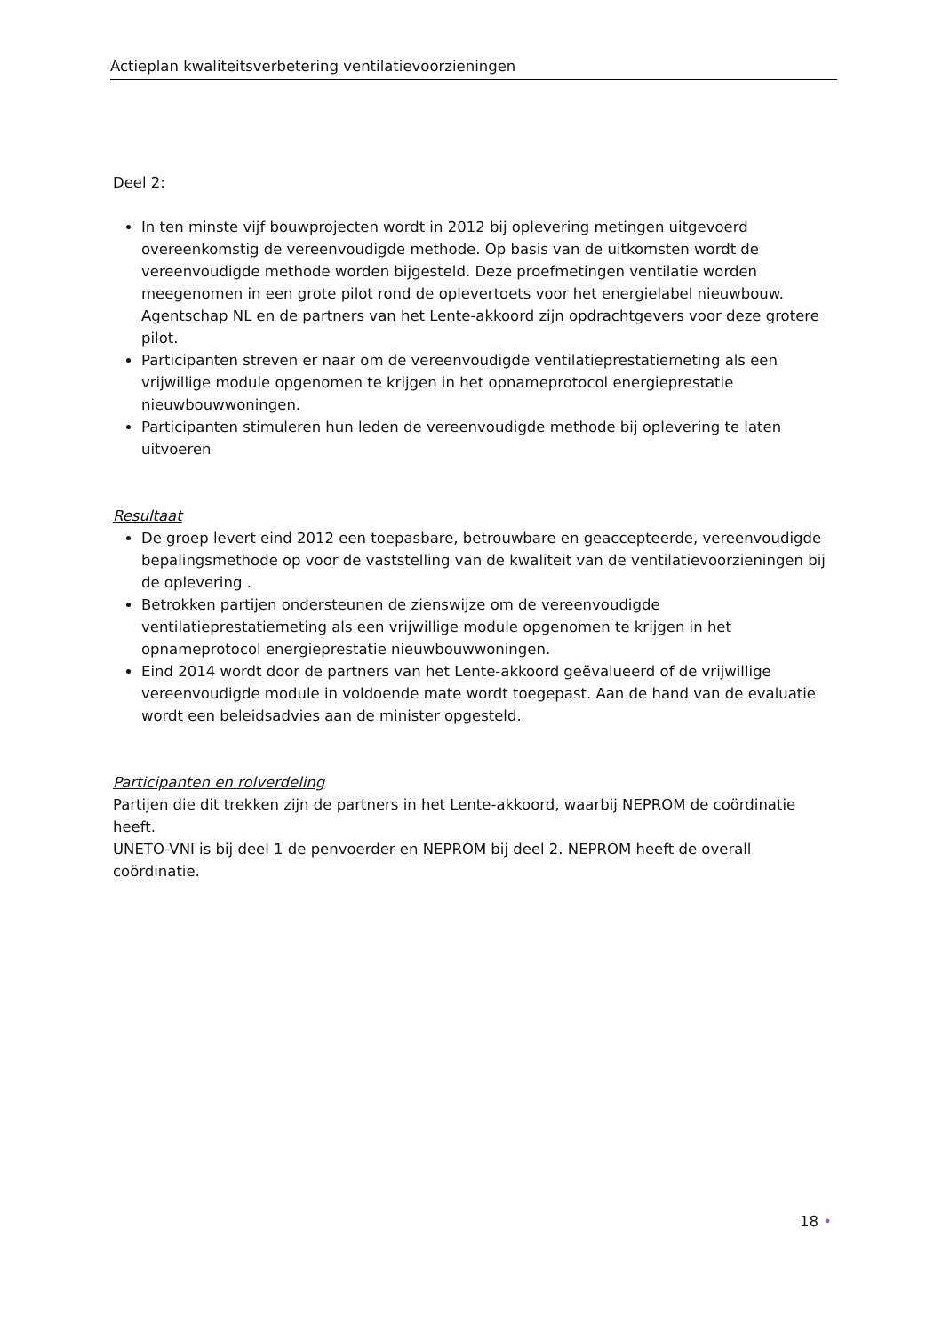Actieplan kwaliteitsverbetering ventilatievoorzieningen
Deel 2:
In ten minste vijf bouwprojecten wordt in 2012 bij oplevering metingen uitgevoerd overeenkomstig de vereenvoudigde methode. Op basis van de uitkomsten wordt de vereenvoudigde methode worden bijgesteld. Deze proefmetingen ventilatie worden meegenomen in een grote pilot rond de oplevertoets voor het energielabel nieuwbouw. Agentschap NL en de partners van het Lente-akkoord zijn opdrachtgevers voor deze grotere pilot.
Participanten streven er naar om de vereenvoudigde ventilatieprestatiemeting als een vrijwillige module opgenomen te krijgen in het opnameprotocol energieprestatie nieuwbouwwoningen.
Participanten stimuleren hun leden de vereenvoudigde methode bij oplevering te laten uitvoeren
Resultaat
De groep levert eind 2012 een toepasbare, betrouwbare en geaccepteerde, vereenvoudigde bepalingsmethode op voor de vaststelling van de kwaliteit van de ventilatievoorzieningen bij de oplevering .
Betrokken partijen ondersteunen de zienswijze om de vereenvoudigde ventilatieprestatiemeting als een vrijwillige module opgenomen te krijgen in het opnameprotocol energieprestatie nieuwbouwwoningen.
Eind 2014 wordt door de partners van het Lente-akkoord geëvalueerd of de vrijwillige vereenvoudigde module in voldoende mate wordt toegepast. Aan de hand van de evaluatie wordt een beleidsadvies aan de minister opgesteld.
Participanten en rolverdeling
Partijen die dit trekken zijn de partners in het Lente-akkoord, waarbij NEPROM de coördinatie heeft.
UNETO-VNI is bij deel 1 de penvoerder en NEPROM bij deel 2. NEPROM heeft de overall coördinatie.
18 •